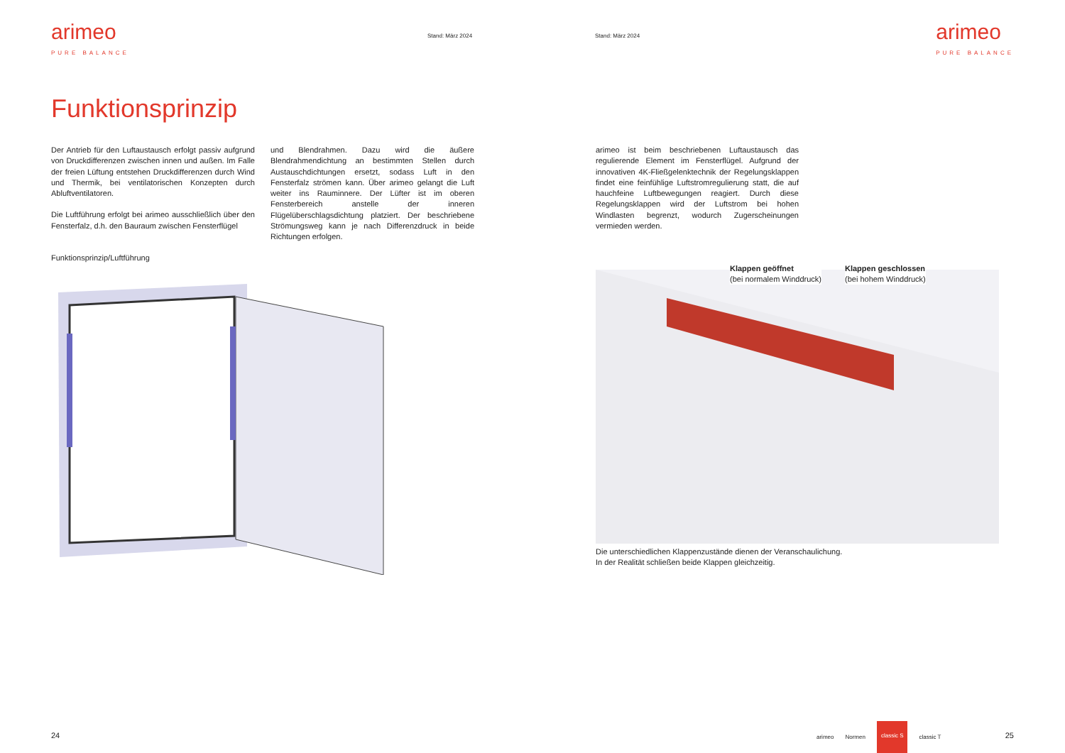arimeo
PURE BALANCE
Stand: März 2024
Funktionsprinzip
Der Antrieb für den Luftaustausch erfolgt passiv aufgrund von Druckdifferenzen zwischen innen und außen. Im Falle der freien Lüftung entstehen Druckdifferenzen durch Wind und Thermik, bei ventilatorischen Konzepten durch Abluftventilatoren.
Die Luftführung erfolgt bei arimeo ausschließlich über den Fensterfalz, d.h. den Bauraum zwischen Fensterflügel
und Blendrahmen. Dazu wird die äußere Blendrahmendichtung an bestimmten Stellen durch Austauschdichtungen ersetzt, sodass Luft in den Fensterfalz strömen kann. Über arimeo gelangt die Luft weiter ins Rauminnere. Der Lüfter ist im oberen Fensterbereich anstelle der inneren Flügelüberschlagsdichtung platziert. Der beschriebene Strömungsweg kann je nach Differenzdruck in beide Richtungen erfolgen.
Funktionsprinzip/Luftführung
24
Stand: März 2024 arimeo
PURE BALANCE
arimeo ist beim beschriebenen Luftaustausch das regulierende Element im Fensterflügel. Aufgrund der innovativen 4K-Fließgelenktechnik der Regelungsklappen findet eine feinfühlige Luftstromregulierung statt, die auf hauchfeine Luftbewegungen reagiert. Durch diese Regelungsklappen wird der Luftstrom bei hohen Windlasten begrenzt, wodurch Zugerscheinungen vermieden werden.
Klappen geöffnet
(bei normalem Winddruck)
Klappen geschlossen
(bei hohem Winddruck)
Die unterschiedlichen Klappenzustände dienen der Veranschaulichung.
In der Realität schließen beide Klappen gleichzeitig.
arimeo Normen classic S classic T
25